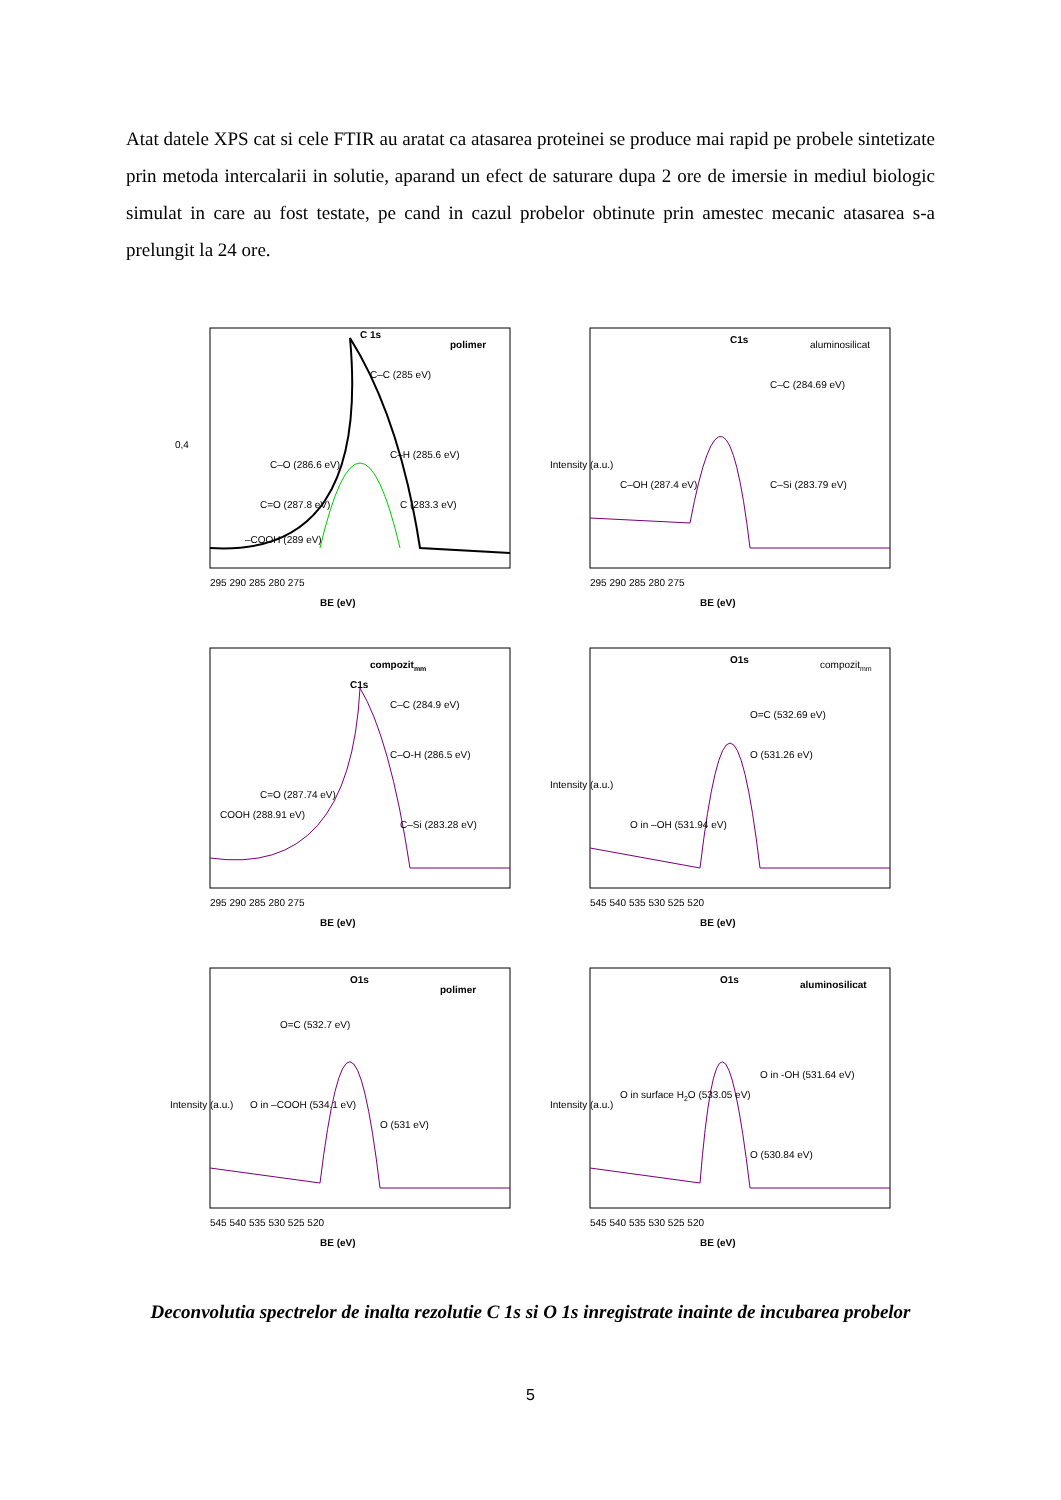Atat datele XPS cat si cele FTIR au aratat ca atasarea proteinei se produce mai rapid pe probele sintetizate prin metoda intercalarii in solutie, aparand un efect de saturare dupa 2 ore de imersie in mediul biologic simulat in care au fost testate, pe cand in cazul probelor obtinute prin amestec mecanic atasarea s-a prelungit la 24 ore.
C 1s
polimer
C–C (285 eV)
C–O (286.6 eV)
C=O (287.8 eV)
–COOH (289 eV)
C–H (285.6 eV)
C (283.3 eV)
295 290 285 280 275
BE (eV)
0,4
C1s
aluminosilicat
C–C (284.69 eV)
C–Si (283.79 eV)
C–OH (287.4 eV)
295 290 285 280 275
BE (eV)
Intensity (a.u.)
compozitmm
C1s
C–C (284.9 eV)
C–O-H (286.5 eV)
C=O (287.74 eV)
COOH (288.91 eV)
C–Si (283.28 eV)
295 290 285 280 275
BE (eV)
O1s
compozitmm
O=C (532.69 eV)
O (531.26 eV)
O in –OH (531.94 eV)
545 540 535 530 525 520
BE (eV)
Intensity (a.u.)
O1s
polimer
O=C (532.7 eV)
O in –COOH (534.1 eV)
O (531 eV)
545 540 535 530 525 520
BE (eV)
Intensity (a.u.)
O1s
aluminosilicat
O in -OH (531.64 eV)
O in surface H2O (533.05 eV)
O (530.84 eV)
545 540 535 530 525 520
BE (eV)
Intensity (a.u.)
Deconvolutia spectrelor de inalta rezolutie C 1s si O 1s inregistrate inainte de incubarea probelor
5